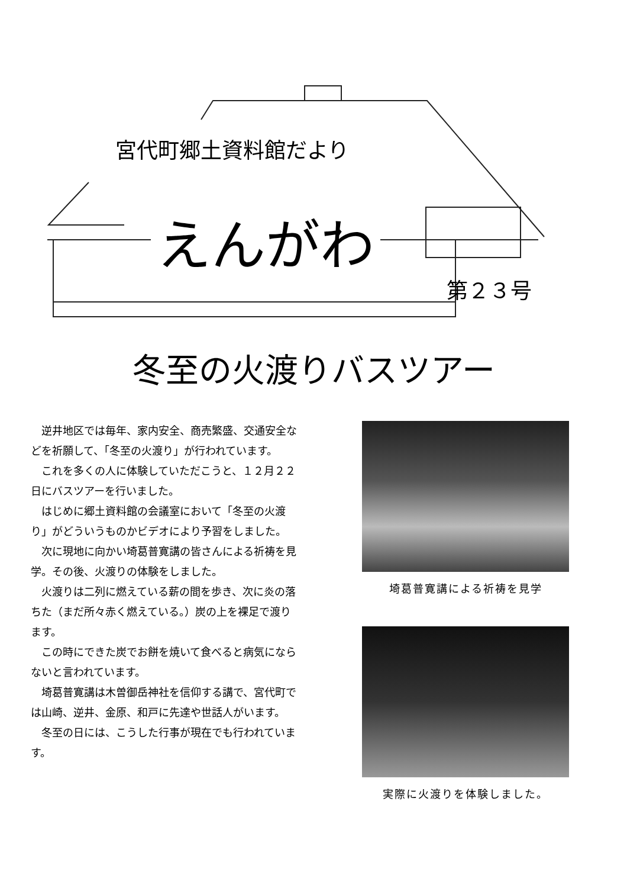宮代町郷土資料館だより
えんがわ
第２３号
冬至の火渡りバスツアー
逆井地区では毎年、家内安全、商売繁盛、交通安全などを祈願して、「冬至の火渡り」が行われています。
これを多くの人に体験していただこうと、１２月２２日にバスツアーを行いました。
はじめに郷土資料館の会議室において「冬至の火渡り」がどういうものかビデオにより予習をしました。
次に現地に向かい埼葛普寛講の皆さんによる祈祷を見学。その後、火渡りの体験をしました。
火渡りは二列に燃えている薪の間を歩き、次に炎の落ちた（まだ所々赤く燃えている。）炭の上を裸足で渡ります。
この時にできた炭でお餅を焼いて食べると病気にならないと言われています。
埼葛普寛講は木曽御岳神社を信仰する講で、宮代町では山崎、逆井、金原、和戸に先達や世話人がいます。
冬至の日には、こうした行事が現在でも行われています。
埼葛普寛講による祈祷を見学
実際に火渡りを体験しました。